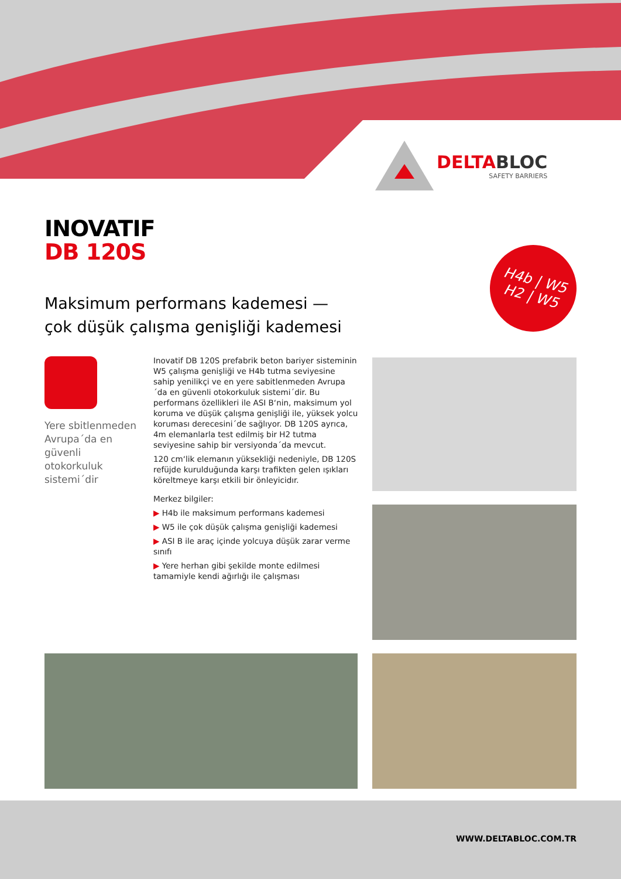DELTABLOC
SAFETY BARRIERS
INOVATIF
DB 120S
Maksimum performans kademesi —
çok düşük çalışma genişliği kademesi
H4b | W5
H2 | W5
Yere sbitlenmeden Avrupa´da en güvenli otokorkuluk sistemi´dir
Inovatif DB 120S prefabrik beton bariyer sisteminin W5 çalışma genişliği ve H4b tutma seviyesine sahip yenilikçi ve en yere sabitlenmeden Avrupa´da en güvenli otokorkuluk sistemi´dir. Bu performans özellikleri ile ASI B‘nin, maksimum yol koruma ve düşük çalışma genişliği ile, yüksek yolcu koruması derecesini´de sağlıyor. DB 120S ayrıca, 4m elemanlarla test edilmiş bir H2 tutma seviyesine sahip bir versiyonda´da mevcut.
120 cm‘lik elemanın yüksekliği nedeniyle, DB 120S refüjde kurulduğunda karşı trafikten gelen ışıkları köreltmeye karşı etkili bir önleyicidır.
Merkez bilgiler:
▶ H4b ile maksimum performans kademesi
▶ W5 ile çok düşük çalışma genişliği kademesi
▶ ASI B ile araç içinde yolcuya düşük zarar verme sınıfı
▶ Yere herhan gibi şekilde monte edilmesi tamamiyle kendi ağırlığı ile çalışması
WWW.DELTABLOC.COM.TR